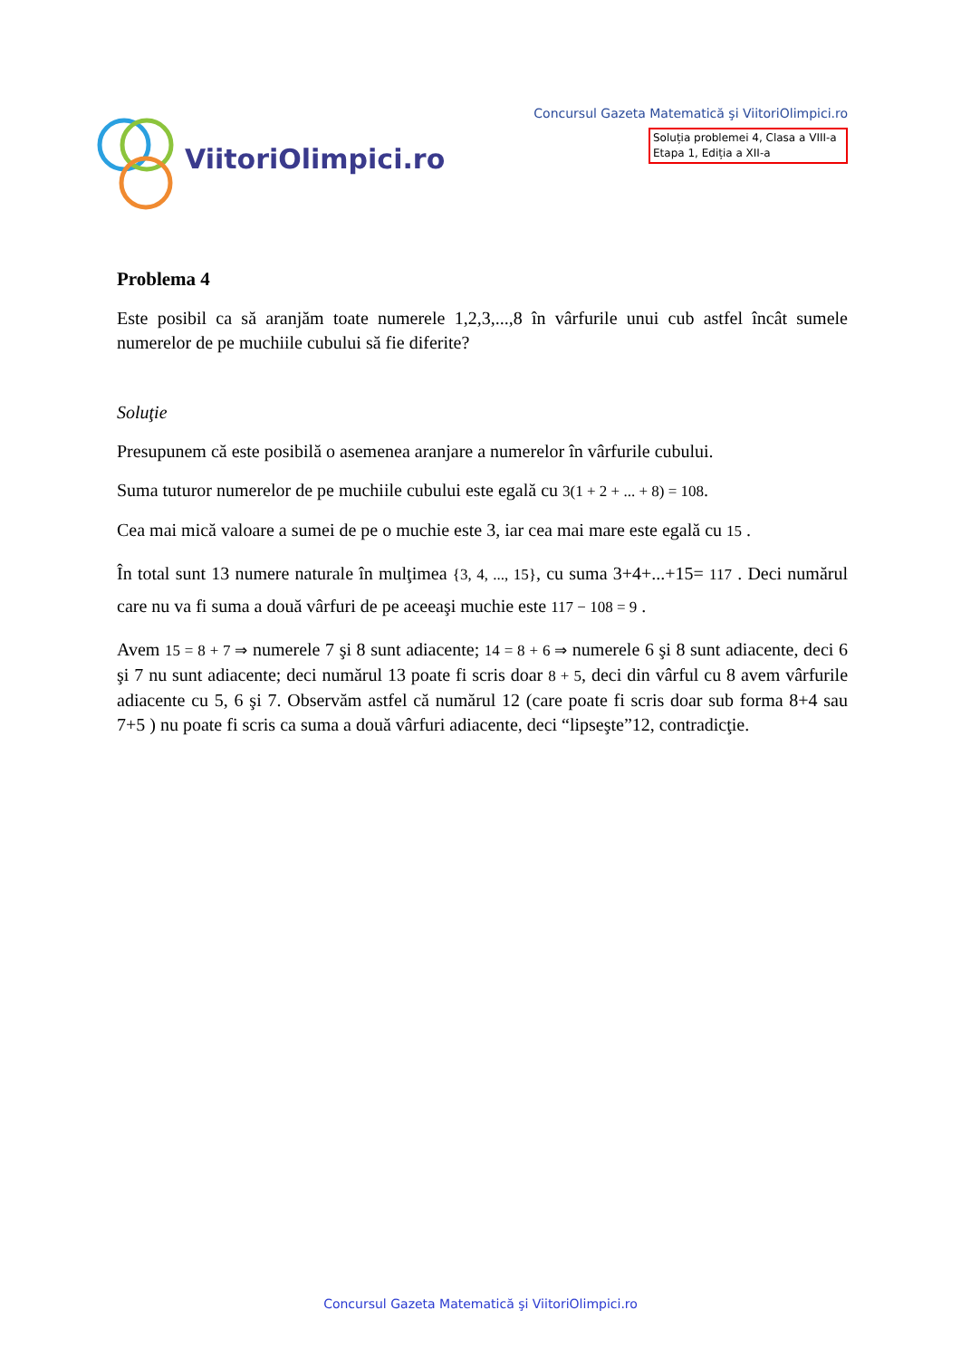ViitoriOlimpici.ro
Concursul Gazeta Matematică şi ViitoriOlimpici.ro
Soluția problemei 4, Clasa a VIII-a
Etapa 1, Ediția a XII-a
Problema 4
Este posibil ca să aranjăm toate numerele 1,2,3,...,8 în vârfurile unui cub astfel încât sumele numerelor de pe muchiile cubului să fie diferite?
Soluţie
Presupunem că este posibilă o asemenea aranjare a numerelor în vârfurile cubului.
Suma tuturor numerelor de pe muchiile cubului este egală cu 3(1 + 2 + ... + 8) = 108.
Cea mai mică valoare a sumei de pe o muchie este 3, iar cea mai mare este egală cu 15 .
În total sunt 13 numere naturale în mulţimea {3, 4, ..., 15}, cu suma 3+4+...+15= 117 . Deci numărul care nu va fi suma a două vârfuri de pe aceeaşi muchie este 117 − 108 = 9 .
Avem 15 = 8 + 7 ⇒ numerele 7 şi 8 sunt adiacente; 14 = 8 + 6 ⇒ numerele 6 şi 8 sunt adiacente, deci 6 şi 7 nu sunt adiacente; deci numărul 13 poate fi scris doar 8 + 5, deci din vârful cu 8 avem vârfurile adiacente cu 5, 6 şi 7. Observăm astfel că numărul 12 (care poate fi scris doar sub forma 8+4 sau 7+5 ) nu poate fi scris ca suma a două vârfuri adiacente, deci “lipseşte”12, contradicţie.
Concursul Gazeta Matematică şi ViitoriOlimpici.ro